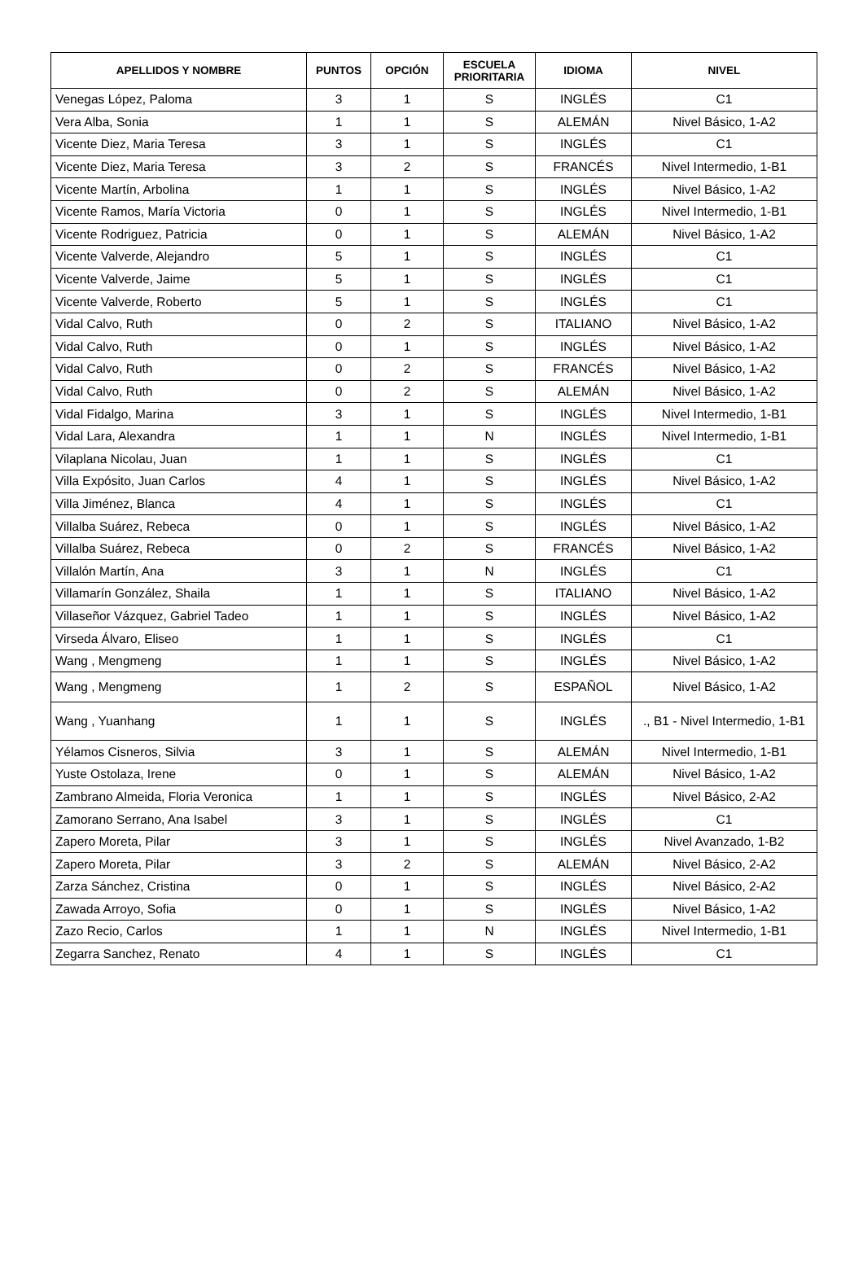| APELLIDOS Y NOMBRE | PUNTOS | OPCIÓN | ESCUELA PRIORITARIA | IDIOMA | NIVEL |
| --- | --- | --- | --- | --- | --- |
| Venegas López, Paloma | 3 | 1 | S | INGLÉS | C1 |
| Vera Alba, Sonia | 1 | 1 | S | ALEMÁN | Nivel Básico, 1-A2 |
| Vicente Diez, Maria Teresa | 3 | 1 | S | INGLÉS | C1 |
| Vicente Diez, Maria Teresa | 3 | 2 | S | FRANCÉS | Nivel Intermedio, 1-B1 |
| Vicente Martín, Arbolina | 1 | 1 | S | INGLÉS | Nivel Básico, 1-A2 |
| Vicente Ramos, María Victoria | 0 | 1 | S | INGLÉS | Nivel Intermedio, 1-B1 |
| Vicente Rodriguez, Patricia | 0 | 1 | S | ALEMÁN | Nivel Básico, 1-A2 |
| Vicente Valverde, Alejandro | 5 | 1 | S | INGLÉS | C1 |
| Vicente Valverde, Jaime | 5 | 1 | S | INGLÉS | C1 |
| Vicente Valverde, Roberto | 5 | 1 | S | INGLÉS | C1 |
| Vidal Calvo, Ruth | 0 | 2 | S | ITALIANO | Nivel Básico, 1-A2 |
| Vidal Calvo, Ruth | 0 | 1 | S | INGLÉS | Nivel Básico, 1-A2 |
| Vidal Calvo, Ruth | 0 | 2 | S | FRANCÉS | Nivel Básico, 1-A2 |
| Vidal Calvo, Ruth | 0 | 2 | S | ALEMÁN | Nivel Básico, 1-A2 |
| Vidal Fidalgo, Marina | 3 | 1 | S | INGLÉS | Nivel Intermedio, 1-B1 |
| Vidal Lara, Alexandra | 1 | 1 | N | INGLÉS | Nivel Intermedio, 1-B1 |
| Vilaplana Nicolau, Juan | 1 | 1 | S | INGLÉS | C1 |
| Villa Expósito, Juan Carlos | 4 | 1 | S | INGLÉS | Nivel Básico, 1-A2 |
| Villa Jiménez, Blanca | 4 | 1 | S | INGLÉS | C1 |
| Villalba Suárez, Rebeca | 0 | 1 | S | INGLÉS | Nivel Básico, 1-A2 |
| Villalba Suárez, Rebeca | 0 | 2 | S | FRANCÉS | Nivel Básico, 1-A2 |
| Villalón Martín, Ana | 3 | 1 | N | INGLÉS | C1 |
| Villamarín González, Shaila | 1 | 1 | S | ITALIANO | Nivel Básico, 1-A2 |
| Villaseñor Vázquez, Gabriel Tadeo | 1 | 1 | S | INGLÉS | Nivel Básico, 1-A2 |
| Virseda Álvaro, Eliseo | 1 | 1 | S | INGLÉS | C1 |
| Wang , Mengmeng | 1 | 1 | S | INGLÉS | Nivel Básico, 1-A2 |
| Wang , Mengmeng | 1 | 2 | S | ESPAÑOL | Nivel Básico, 1-A2 |
| Wang , Yuanhang | 1 | 1 | S | INGLÉS | ., B1 - Nivel Intermedio, 1-B1 |
| Yélamos Cisneros, Silvia | 3 | 1 | S | ALEMÁN | Nivel Intermedio, 1-B1 |
| Yuste Ostolaza, Irene | 0 | 1 | S | ALEMÁN | Nivel Básico, 1-A2 |
| Zambrano Almeida, Floria Veronica | 1 | 1 | S | INGLÉS | Nivel Básico, 2-A2 |
| Zamorano Serrano, Ana Isabel | 3 | 1 | S | INGLÉS | C1 |
| Zapero Moreta, Pilar | 3 | 1 | S | INGLÉS | Nivel Avanzado, 1-B2 |
| Zapero Moreta, Pilar | 3 | 2 | S | ALEMÁN | Nivel Básico, 2-A2 |
| Zarza Sánchez, Cristina | 0 | 1 | S | INGLÉS | Nivel Básico, 2-A2 |
| Zawada Arroyo, Sofia | 0 | 1 | S | INGLÉS | Nivel Básico, 1-A2 |
| Zazo Recio, Carlos | 1 | 1 | N | INGLÉS | Nivel Intermedio, 1-B1 |
| Zegarra Sanchez, Renato | 4 | 1 | S | INGLÉS | C1 |